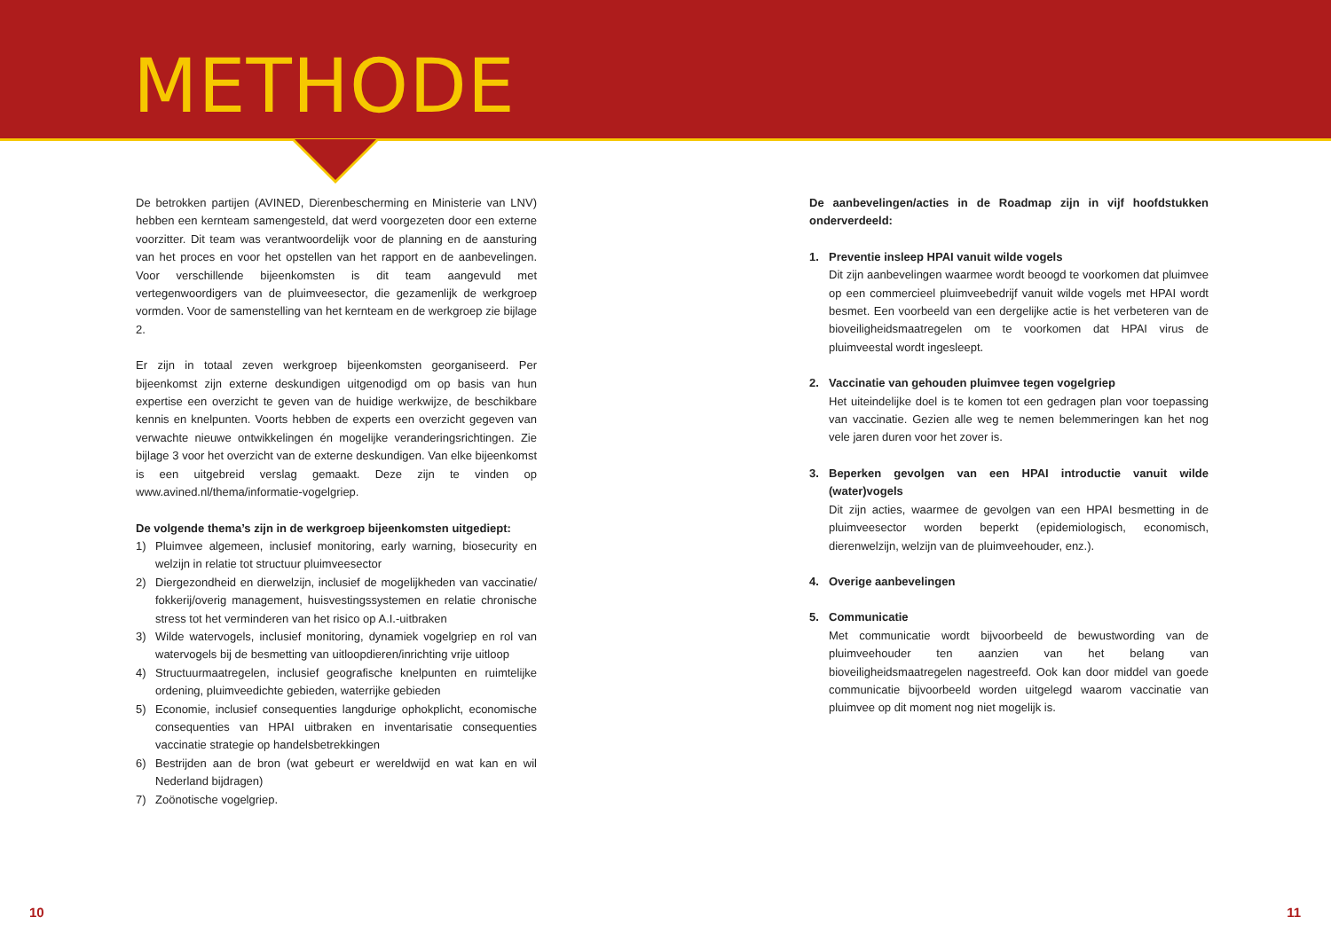METHODE
De betrokken partijen (AVINED, Dierenbescherming en Ministerie van LNV) hebben een kernteam samengesteld, dat werd voorgezeten door een externe voorzitter. Dit team was verantwoordelijk voor de planning en de aansturing van het proces en voor het opstellen van het rapport en de aanbevelingen. Voor verschillende bijeenkomsten is dit team aangevuld met vertegenwoordigers van de pluimveesector, die gezamenlijk de werkgroep vormden. Voor de samenstelling van het kernteam en de werkgroep zie bijlage 2.
Er zijn in totaal zeven werkgroep bijeenkomsten georganiseerd. Per bijeenkomst zijn externe deskundigen uitgenodigd om op basis van hun expertise een overzicht te geven van de huidige werkwijze, de beschikbare kennis en knelpunten. Voorts hebben de experts een overzicht gegeven van verwachte nieuwe ontwikkelingen én mogelijke veranderingsrichtingen. Zie bijlage 3 voor het overzicht van de externe deskundigen. Van elke bijeenkomst is een uitgebreid verslag gemaakt. Deze zijn te vinden op www.avined.nl/thema/informatie-vogelgriep.
De volgende thema’s zijn in de werkgroep bijeenkomsten uitgediept:
1) Pluimvee algemeen, inclusief monitoring, early warning, biosecurity en welzijn in relatie tot structuur pluimveesector
2) Diergezondheid en dierwelzijn, inclusief de mogelijkheden van vaccinatie/ fokkerij/overig management, huisvestingssystemen en relatie chronische stress tot het verminderen van het risico op A.I.-uitbraken
3) Wilde watervogels, inclusief monitoring, dynamiek vogelgriep en rol van watervogels bij de besmetting van uitloopdieren/inrichting vrije uitloop
4) Structuurmaatregelen, inclusief geografische knelpunten en ruimtelijke ordening, pluimveedichte gebieden, waterrijke gebieden
5) Economie, inclusief consequenties langdurige ophokplicht, economische consequenties van HPAI uitbraken en inventarisatie consequenties vaccinatie strategie op handelsbetrekkingen
6) Bestrijden aan de bron (wat gebeurt er wereldwijd en wat kan en wil Nederland bijdragen)
7) Zoönotische vogelgriep.
De aanbevelingen/acties in de Roadmap zijn in vijf hoofdstukken onderverdeeld:
1. Preventie insleep HPAI vanuit wilde vogels
Dit zijn aanbevelingen waarmee wordt beoogd te voorkomen dat pluimvee op een commercieel pluimveebedrijf vanuit wilde vogels met HPAI wordt besmet. Een voorbeeld van een dergelijke actie is het verbeteren van de bioveiligheidsmaatregelen om te voorkomen dat HPAI virus de pluimveestal wordt ingesleept.
2. Vaccinatie van gehouden pluimvee tegen vogelgriep
Het uiteindelijke doel is te komen tot een gedragen plan voor toepassing van vaccinatie. Gezien alle weg te nemen belemmeringen kan het nog vele jaren duren voor het zover is.
3. Beperken gevolgen van een HPAI introductie vanuit wilde (water)vogels
Dit zijn acties, waarmee de gevolgen van een HPAI besmetting in de pluimveesector worden beperkt (epidemiologisch, economisch, dierenwelzijn, welzijn van de pluimveehouder, enz.).
4. Overige aanbevelingen
5. Communicatie
Met communicatie wordt bijvoorbeeld de bewustwording van de pluimveehouder ten aanzien van het belang van bioveiligheidsmaatregelen nagestreefd. Ook kan door middel van goede communicatie bijvoorbeeld worden uitgelegd waarom vaccinatie van pluimvee op dit moment nog niet mogelijk is.
10 11